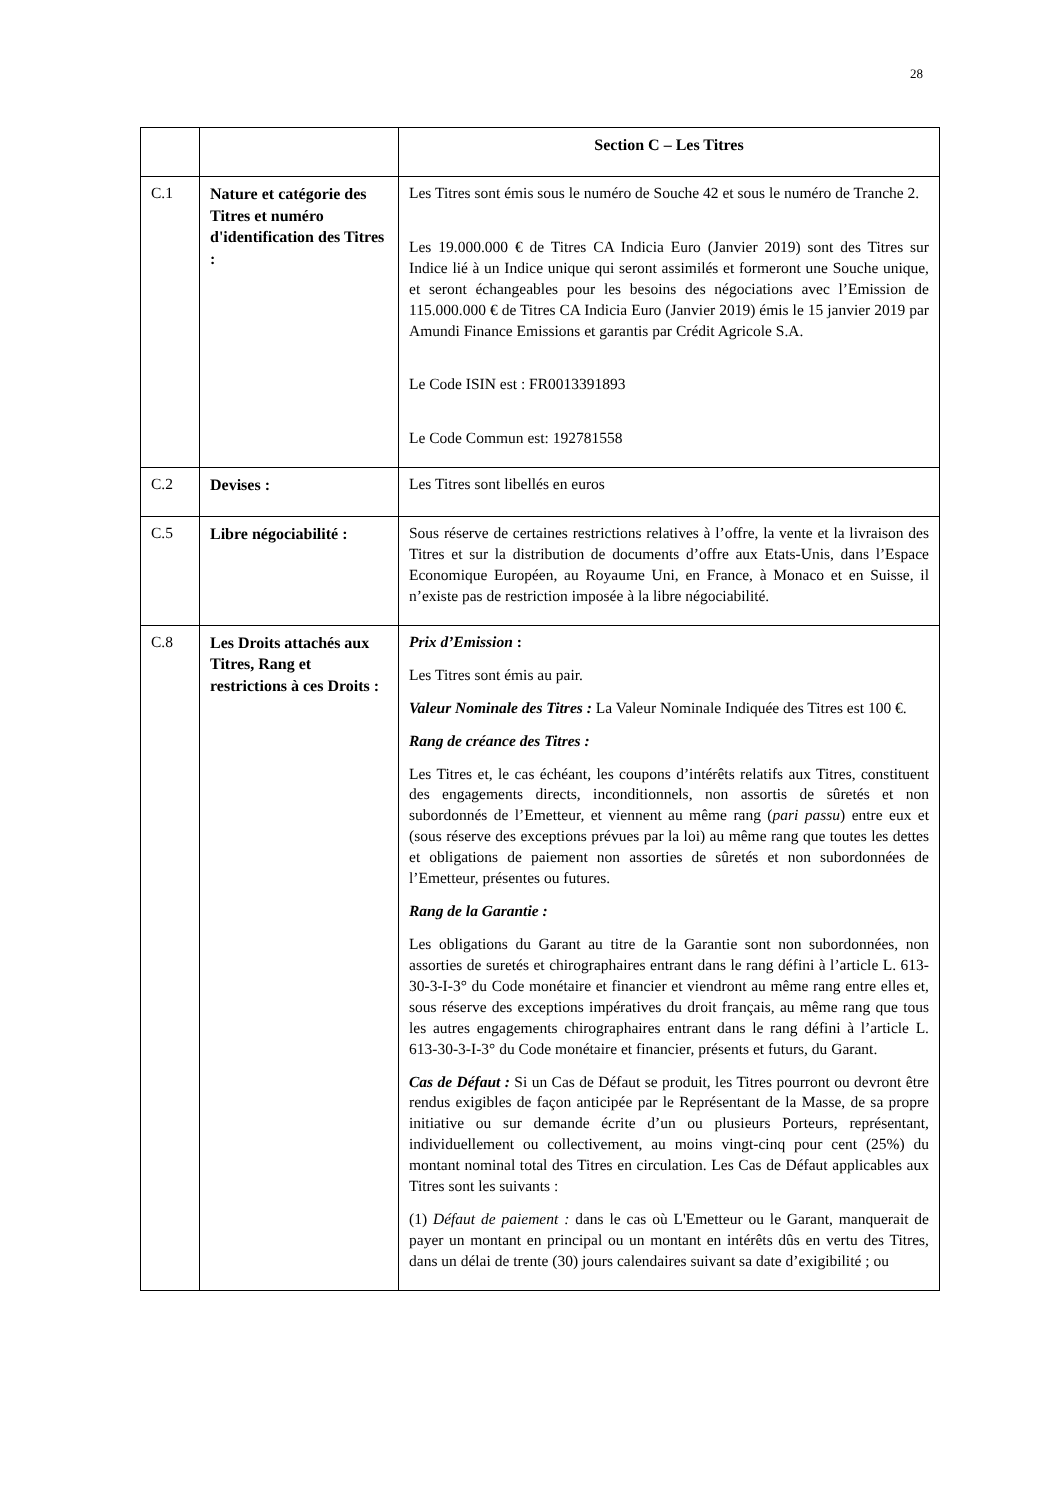28
| | | Section C – Les Titres |
| --- | --- | --- |
| C.1 | Nature et catégorie des Titres et numéro d'identification des Titres : | Les Titres sont émis sous le numéro de Souche 42 et sous le numéro de Tranche 2. Les 19.000.000 € de Titres CA Indicia Euro (Janvier 2019) sont des Titres sur Indice lié à un Indice unique qui seront assimilés et formeront une Souche unique, et seront échangeables pour les besoins des négociations avec l’Emission de 115.000.000 € de Titres CA Indicia Euro (Janvier 2019) émis le 15 janvier 2019 par Amundi Finance Emissions et garantis par Crédit Agricole S.A. Le Code ISIN est : FR0013391893 Le Code Commun est: 192781558 |
| C.2 | Devises : | Les Titres sont libellés en euros |
| C.5 | Libre négociabilité : | Sous réserve de certaines restrictions relatives à l’offre, la vente et la livraison des Titres et sur la distribution de documents d’offre aux Etats-Unis, dans l’Espace Economique Européen, au Royaume Uni, en France, à Monaco et en Suisse, il n’existe pas de restriction imposée à la libre négociabilité. |
| C.8 | Les Droits attachés aux Titres, Rang et restrictions à ces Droits : | Prix d’Emission : Les Titres sont émis au pair. Valeur Nominale des Titres : La Valeur Nominale Indiquée des Titres est 100 €. Rang de créance des Titres : Les Titres et, le cas échéant, les coupons d’intérêts relatifs aux Titres, constituent des engagements directs, inconditionnels, non assortis de sûretés et non subordonnés de l’Emetteur, et viennent au même rang ( pari passu ) entre eux et (sous réserve des exceptions prévues par la loi) au même rang que toutes les dettes et obligations de paiement non assorties de sûretés et non subordonnées de l’Emetteur, présentes ou futures. Rang de la Garantie : Les obligations du Garant au titre de la Garantie sont non subordonnées, non assorties de suretés et chirographaires entrant dans le rang défini à l’article L. 613-30-3-I-3° du Code monétaire et financier et viendront au même rang entre elles et, sous réserve des exceptions impératives du droit français, au même rang que tous les autres engagements chirographaires entrant dans le rang défini à l’article L. 613-30-3-I-3° du Code monétaire et financier, présents et futurs, du Garant. Cas de Défaut : Si un Cas de Défaut se produit, les Titres pourront ou devront être rendus exigibles de façon anticipée par le Représentant de la Masse, de sa propre initiative ou sur demande écrite d’un ou plusieurs Porteurs, représentant, individuellement ou collectivement, au moins vingt-cinq pour cent (25%) du montant nominal total des Titres en circulation. Les Cas de Défaut applicables aux Titres sont les suivants : (1) Défaut de paiement : dans le cas où L'Emetteur ou le Garant, manquerait de payer un montant en principal ou un montant en intérêts dûs en vertu des Titres, dans un délai de trente (30) jours calendaires suivant sa date d’exigibilité ; ou |